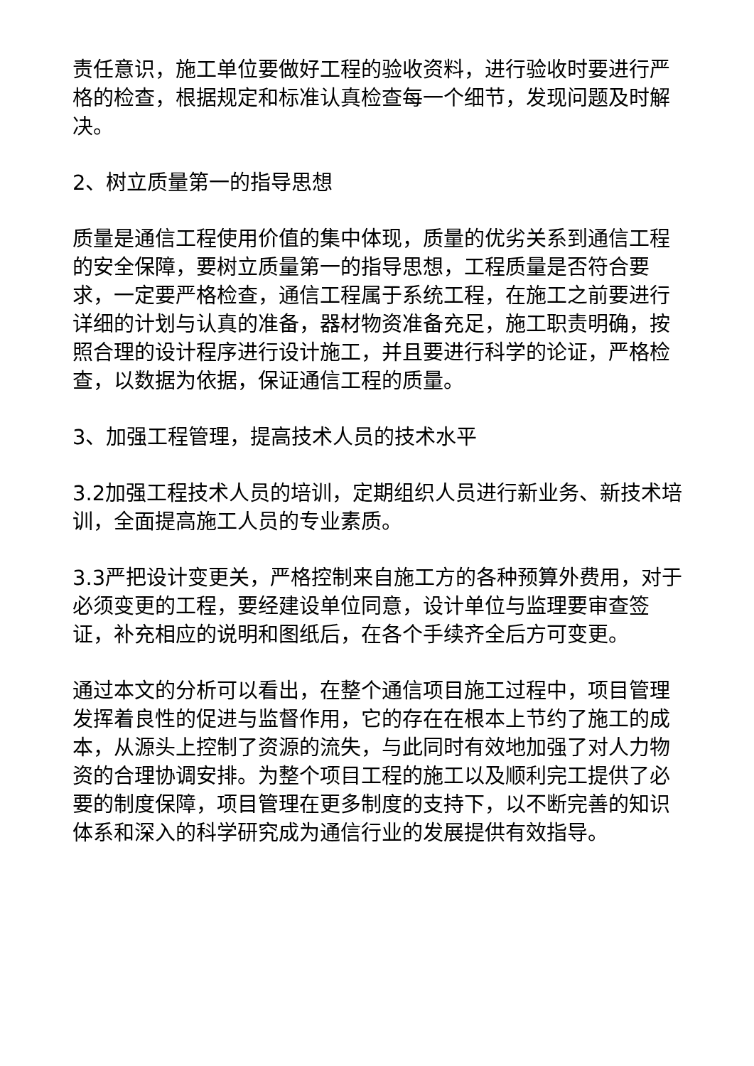责任意识，施工单位要做好工程的验收资料，进行验收时要进行严格的检查，根据规定和标准认真检查每一个细节，发现问题及时解决。
2、树立质量第一的指导思想
质量是通信工程使用价值的集中体现，质量的优劣关系到通信工程的安全保障，要树立质量第一的指导思想，工程质量是否符合要求，一定要严格检查，通信工程属于系统工程，在施工之前要进行详细的计划与认真的准备，器材物资准备充足，施工职责明确，按照合理的设计程序进行设计施工，并且要进行科学的论证，严格检查，以数据为依据，保证通信工程的质量。
3、加强工程管理，提高技术人员的技术水平
3.2加强工程技术人员的培训，定期组织人员进行新业务、新技术培训，全面提高施工人员的专业素质。
3.3严把设计变更关，严格控制来自施工方的各种预算外费用，对于必须变更的工程，要经建设单位同意，设计单位与监理要审查签证，补充相应的说明和图纸后，在各个手续齐全后方可变更。
通过本文的分析可以看出，在整个通信项目施工过程中，项目管理发挥着良性的促进与监督作用，它的存在在根本上节约了施工的成本，从源头上控制了资源的流失，与此同时有效地加强了对人力物资的合理协调安排。为整个项目工程的施工以及顺利完工提供了必要的制度保障，项目管理在更多制度的支持下，以不断完善的知识体系和深入的科学研究成为通信行业的发展提供有效指导。